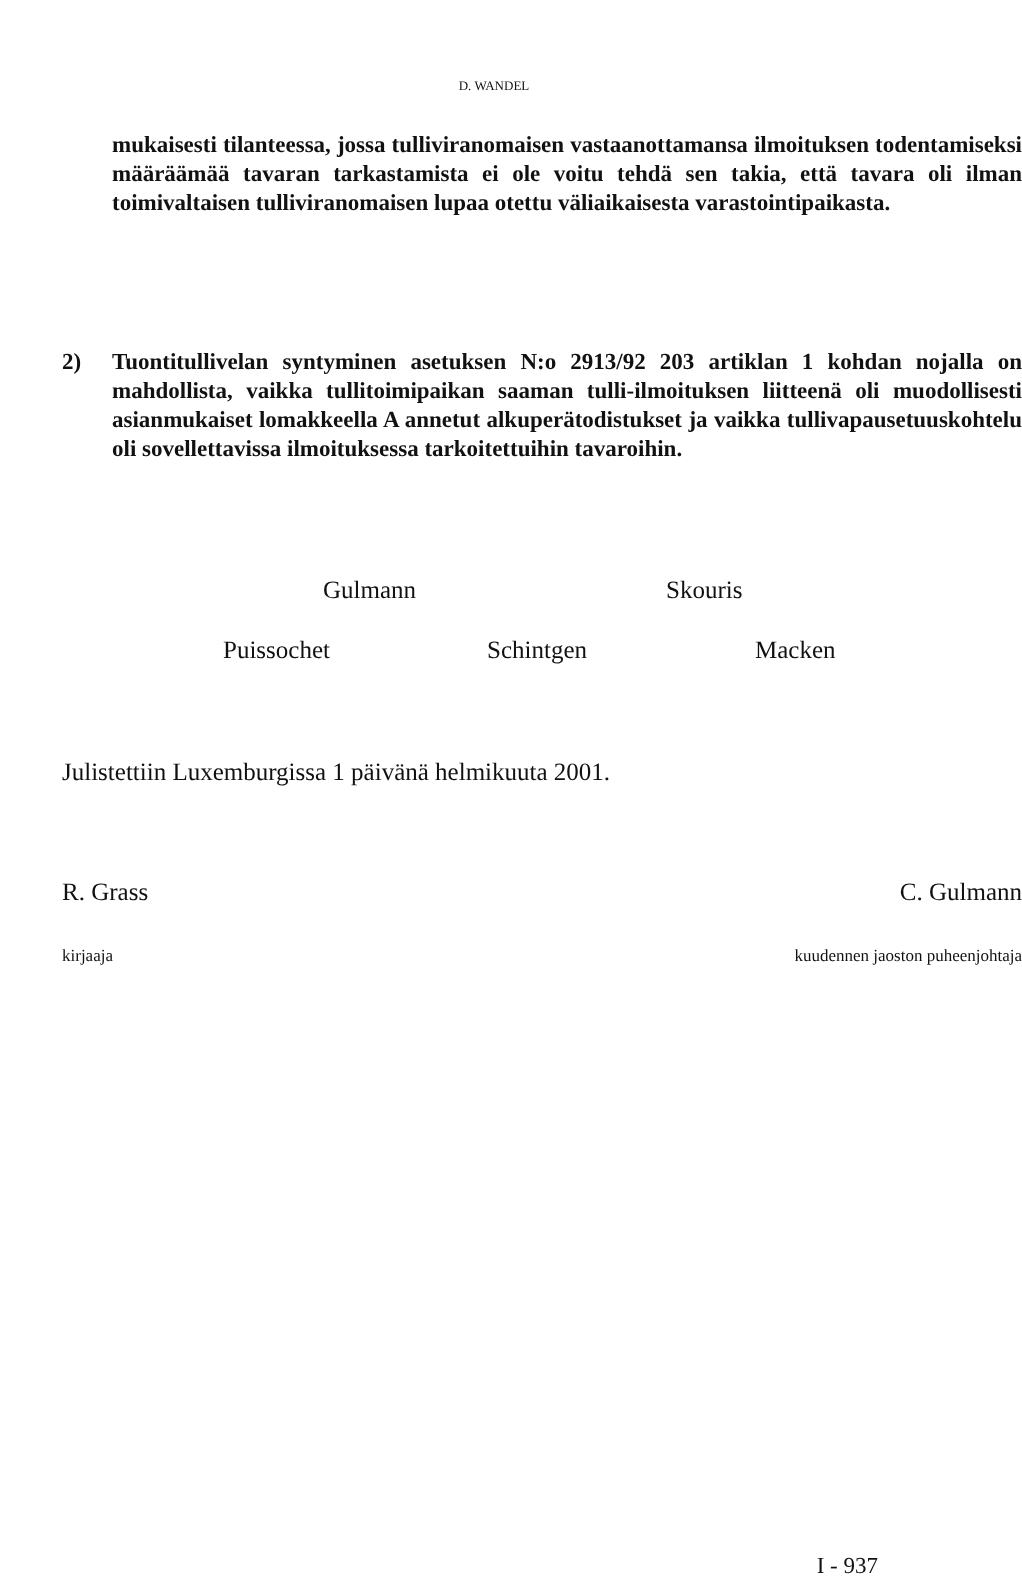D. WANDEL
mukaisesti tilanteessa, jossa tulliviranomaisen vastaanottamansa ilmoituksen todentamiseksi määräämää tavaran tarkastamista ei ole voitu tehdä sen takia, että tavara oli ilman toimivaltaisen tulliviranomaisen lupaa otettu väliaikaisesta varastointipaikasta.
2) Tuontitullivelan syntyminen asetuksen N:o 2913/92 203 artiklan 1 kohdan nojalla on mahdollista, vaikka tullitoimipaikan saaman tulli-ilmoituksen liitteenä oli muodollisesti asianmukaiset lomakkeella A annetut alkuperätodistukset ja vaikka tullivapausetuuskohtelu oli sovellettavissa ilmoituksessa tarkoitettuihin tavaroihin.
Gulmann Skouris
Puissochet Schintgen Macken
Julistettiin Luxemburgissa 1 päivänä helmikuuta 2001.
R. Grass C. Gulmann
kirjaaja kuudennen jaoston puheenjohtaja
I - 937